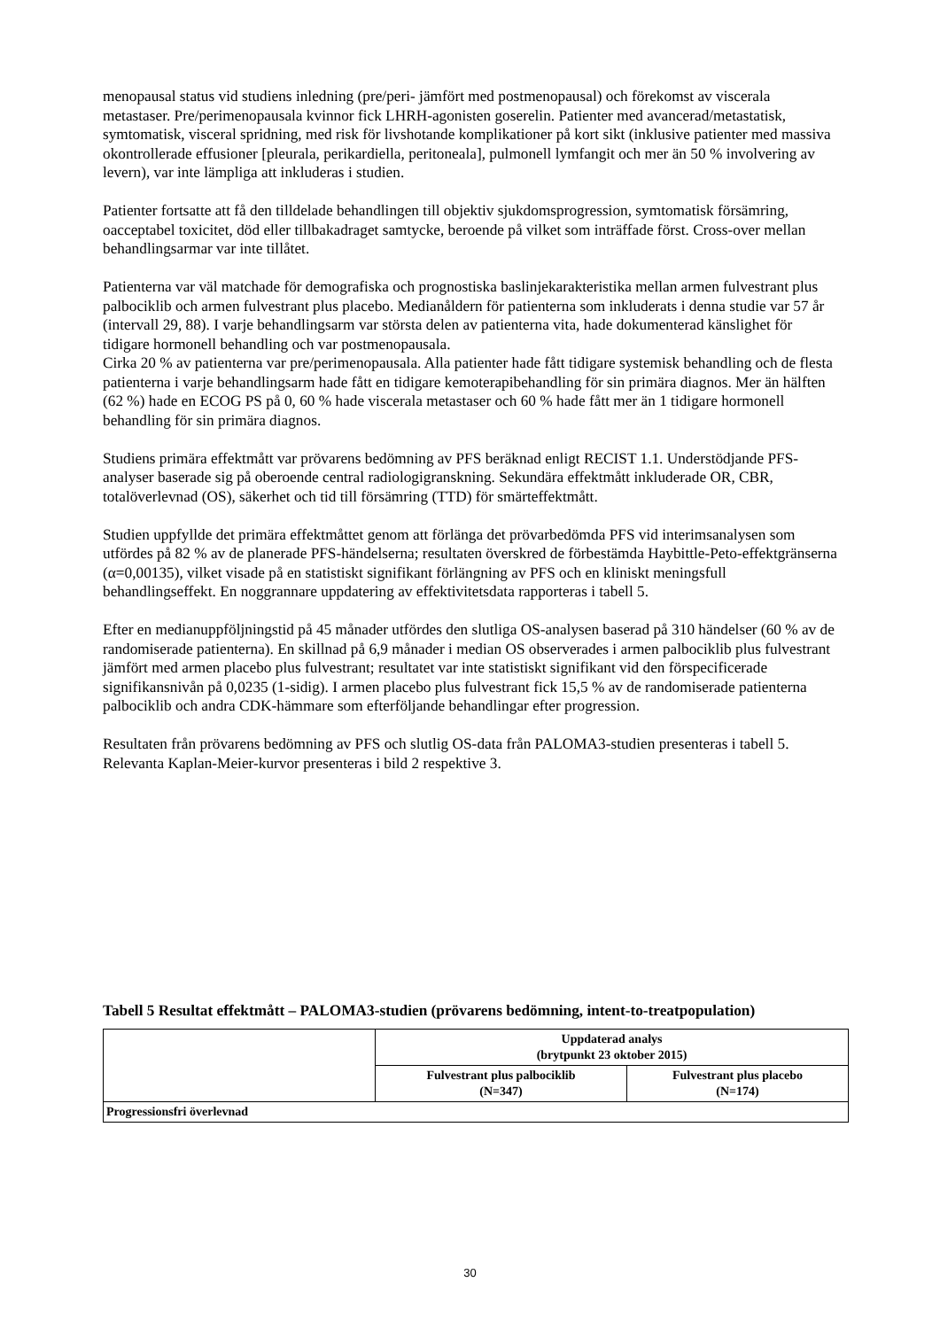menopausal status vid studiens inledning (pre/peri- jämfört med postmenopausal) och förekomst av viscerala metastaser. Pre/perimenopausala kvinnor fick LHRH-agonisten goserelin. Patienter med avancerad/metastatisk, symtomatisk, visceral spridning, med risk för livshotande komplikationer på kort sikt (inklusive patienter med massiva okontrollerade effusioner [pleurala, perikardiella, peritoneala], pulmonell lymfangit och mer än 50 % involvering av levern), var inte lämpliga att inkluderas i studien.
Patienter fortsatte att få den tilldelade behandlingen till objektiv sjukdomsprogression, symtomatisk försämring, oacceptabel toxicitet, död eller tillbakadraget samtycke, beroende på vilket som inträffade först. Cross-over mellan behandlingsarmar var inte tillåtet.
Patienterna var väl matchade för demografiska och prognostiska baslinjekarakteristika mellan armen fulvestrant plus palbociklib och armen fulvestrant plus placebo. Medianåldern för patienterna som inkluderats i denna studie var 57 år (intervall 29, 88). I varje behandlingsarm var största delen av patienterna vita, hade dokumenterad känslighet för tidigare hormonell behandling och var postmenopausala.
Cirka 20 % av patienterna var pre/perimenopausala. Alla patienter hade fått tidigare systemisk behandling och de flesta patienterna i varje behandlingsarm hade fått en tidigare kemoterapibehandling för sin primära diagnos. Mer än hälften (62 %) hade en ECOG PS på 0, 60 % hade viscerala metastaser och 60 % hade fått mer än 1 tidigare hormonell behandling för sin primära diagnos.
Studiens primära effektmått var prövarens bedömning av PFS beräknad enligt RECIST 1.1. Understödjande PFS-analyser baserade sig på oberoende central radiologigranskning. Sekundära effektmått inkluderade OR, CBR, totalöverlevnad (OS), säkerhet och tid till försämring (TTD) för smärteffektmått.
Studien uppfyllde det primära effektmåttet genom att förlänga det prövarbedömda PFS vid interimsanalysen som utfördes på 82 % av de planerade PFS-händelserna; resultaten överskred de förbestämda Haybittle-Peto-effektgränserna (α=0,00135), vilket visade på en statistiskt signifikant förlängning av PFS och en kliniskt meningsfull behandlingseffekt. En noggrannare uppdatering av effektivitetsdata rapporteras i tabell 5.
Efter en medianuppföljningstid på 45 månader utfördes den slutliga OS-analysen baserad på 310 händelser (60 % av de randomiserade patienterna). En skillnad på 6,9 månader i median OS observerades i armen palbociklib plus fulvestrant jämfört med armen placebo plus fulvestrant; resultatet var inte statistiskt signifikant vid den förspecificerade signifikansnivån på 0,0235 (1-sidig). I armen placebo plus fulvestrant fick 15,5 % av de randomiserade patienterna palbociklib och andra CDK-hämmare som efterföljande behandlingar efter progression.
Resultaten från prövarens bedömning av PFS och slutlig OS-data från PALOMA3-studien presenteras i tabell 5. Relevanta Kaplan-Meier-kurvor presenteras i bild 2 respektive 3.
Tabell 5 Resultat effektmått – PALOMA3-studien (prövarens bedömning, intent-to-treatpopulation)
| | Uppdaterad analys (brytpunkt 23 oktober 2015) | |
| --- | --- | --- |
| | Fulvestrant plus palbociklib (N=347) | Fulvestrant plus placebo (N=174) |
| Progressionsfri överlevnad | | |
30